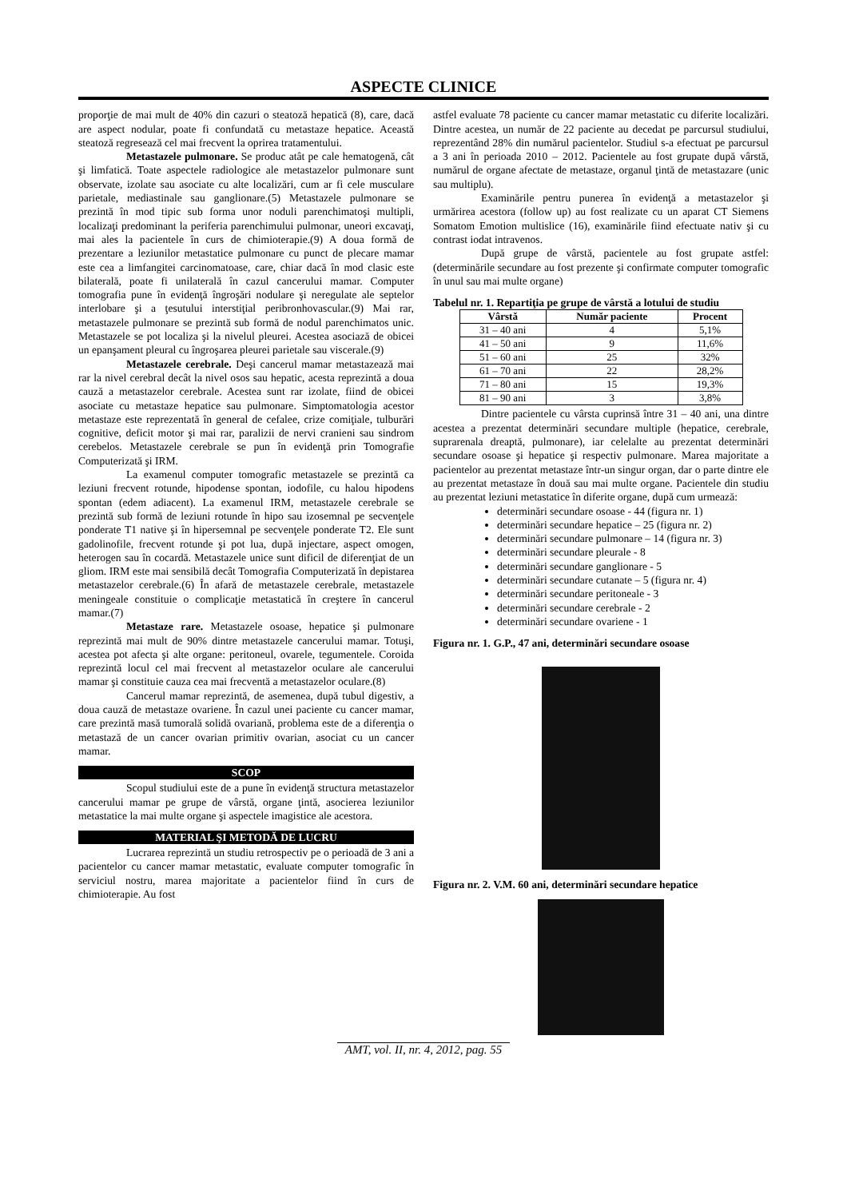ASPECTE CLINICE
proporţie de mai mult de 40% din cazuri o steatoză hepatică (8), care, dacă are aspect nodular, poate fi confundată cu metastaze hepatice. Această steatoză regresează cel mai frecvent la oprirea tratamentului.
Metastazele pulmonare. Se produc atât pe cale hematogenă, cât şi limfatică. Toate aspectele radiologice ale metastazelor pulmonare sunt observate, izolate sau asociate cu alte localizări, cum ar fi cele musculare parietale, mediastinale sau ganglionare.(5) Metastazele pulmonare se prezintă în mod tipic sub forma unor noduli parenchimatoşi multipli, localizaţi predominant la periferia parenchimului pulmonar, uneori excavaţi, mai ales la pacientele în curs de chimioterapie.(9) A doua formă de prezentare a leziunilor metastatice pulmonare cu punct de plecare mamar este cea a limfangitei carcinomatoase, care, chiar dacă în mod clasic este bilaterală, poate fi unilaterală în cazul cancerului mamar. Computer tomografia pune în evidenţă îngroşări nodulare şi neregulate ale septelor interlobare şi a ţesutului interstiţial peribronhovascular.(9) Mai rar, metastazele pulmonare se prezintă sub formă de nodul parenchimatos unic. Metastazele se pot localiza şi la nivelul pleurei. Acestea asociază de obicei un epanşament pleural cu îngroşarea pleurei parietale sau viscerale.(9)
Metastazele cerebrale. Deşi cancerul mamar metastazează mai rar la nivel cerebral decât la nivel osos sau hepatic, acesta reprezintă a doua cauză a metastazelor cerebrale. Acestea sunt rar izolate, fiind de obicei asociate cu metastaze hepatice sau pulmonare. Simptomatologia acestor metastaze este reprezentată în general de cefalee, crize comiţiale, tulburări cognitive, deficit motor şi mai rar, paralizii de nervi cranieni sau sindrom cerebelos. Metastazele cerebrale se pun în evidenţă prin Tomografie Computerizată şi IRM.
La examenul computer tomografic metastazele se prezintă ca leziuni frecvent rotunde, hipodense spontan, iodofile, cu halou hipodens spontan (edem adiacent). La examenul IRM, metastazele cerebrale se prezintă sub formă de leziuni rotunde în hipo sau izosemnal pe secvenţele ponderate T1 native şi în hipersemnal pe secvenţele ponderate T2. Ele sunt gadolinofile, frecvent rotunde şi pot lua, după injectare, aspect omogen, heterogen sau în cocardă. Metastazele unice sunt dificil de diferenţiat de un gliom. IRM este mai sensibilă decât Tomografia Computerizată în depistarea metastazelor cerebrale.(6) În afară de metastazele cerebrale, metastazele meningeale constituie o complicaţie metastatică în creştere în cancerul mamar.(7)
Metastaze rare. Metastazele osoase, hepatice şi pulmonare reprezintă mai mult de 90% dintre metastazele cancerului mamar. Totuşi, acestea pot afecta şi alte organe: peritoneul, ovarele, tegumentele. Coroida reprezintă locul cel mai frecvent al metastazelor oculare ale cancerului mamar şi constituie cauza cea mai frecventă a metastazelor oculare.(8)
Cancerul mamar reprezintă, de asemenea, după tubul digestiv, a doua cauză de metastaze ovariene. În cazul unei paciente cu cancer mamar, care prezintă masă tumorală solidă ovariană, problema este de a diferenţia o metastază de un cancer ovarian primitiv ovarian, asociat cu un cancer mamar.
SCOP
Scopul studiului este de a pune în evidenţă structura metastazelor cancerului mamar pe grupe de vârstă, organe ţintă, asocierea leziunilor metastatice la mai multe organe şi aspectele imagistice ale acestora.
MATERIAL ŞI METODĂ DE LUCRU
Lucrarea reprezintă un studiu retrospectiv pe o perioadă de 3 ani a pacientelor cu cancer mamar metastatic, evaluate computer tomografic în serviciul nostru, marea majoritate a pacientelor fiind în curs de chimioterapie. Au fost
astfel evaluate 78 paciente cu cancer mamar metastatic cu diferite localizări. Dintre acestea, un număr de 22 paciente au decedat pe parcursul studiului, reprezentând 28% din numărul pacientelor. Studiul s-a efectuat pe parcursul a 3 ani în perioada 2010 – 2012. Pacientele au fost grupate după vârstă, numărul de organe afectate de metastaze, organul ţintă de metastazare (unic sau multiplu).
Examinările pentru punerea în evidenţă a metastazelor şi urmărirea acestora (follow up) au fost realizate cu un aparat CT Siemens Somatom Emotion multislice (16), examinările fiind efectuate nativ şi cu contrast iodat intravenos.
După grupe de vârstă, pacientele au fost grupate astfel: (determinările secundare au fost prezente şi confirmate computer tomografic în unul sau mai multe organe)
Tabelul nr. 1. Repartiţia pe grupe de vârstă a lotului de studiu
| Vârstă | Număr paciente | Procent |
| --- | --- | --- |
| 31 – 40 ani | 4 | 5,1% |
| 41 – 50 ani | 9 | 11,6% |
| 51 – 60 ani | 25 | 32% |
| 61 – 70 ani | 22 | 28,2% |
| 71 – 80 ani | 15 | 19,3% |
| 81 – 90 ani | 3 | 3,8% |
Dintre pacientele cu vârsta cuprinsă între 31 – 40 ani, una dintre acestea a prezentat determinări secundare multiple (hepatice, cerebrale, suprarenala dreaptă, pulmonare), iar celelalte au prezentat determinări secundare osoase şi hepatice şi respectiv pulmonare. Marea majoritate a pacientelor au prezentat metastaze într-un singur organ, dar o parte dintre ele au prezentat metastaze în două sau mai multe organe. Pacientele din studiu au prezentat leziuni metastatice în diferite organe, după cum urmează:
determinări secundare osoase - 44 (figura nr. 1)
determinări secundare hepatice – 25 (figura nr. 2)
determinări secundare pulmonare – 14 (figura nr. 3)
determinări secundare pleurale - 8
determinări secundare ganglionare - 5
determinări secundare cutanate – 5 (figura nr. 4)
determinări secundare peritoneale - 3
determinări secundare cerebrale - 2
determinări secundare ovariene - 1
Figura nr. 1. G.P., 47 ani, determinări secundare osoase
Figura nr. 2. V.M. 60 ani, determinări secundare hepatice
AMT, vol. II, nr. 4, 2012, pag. 55